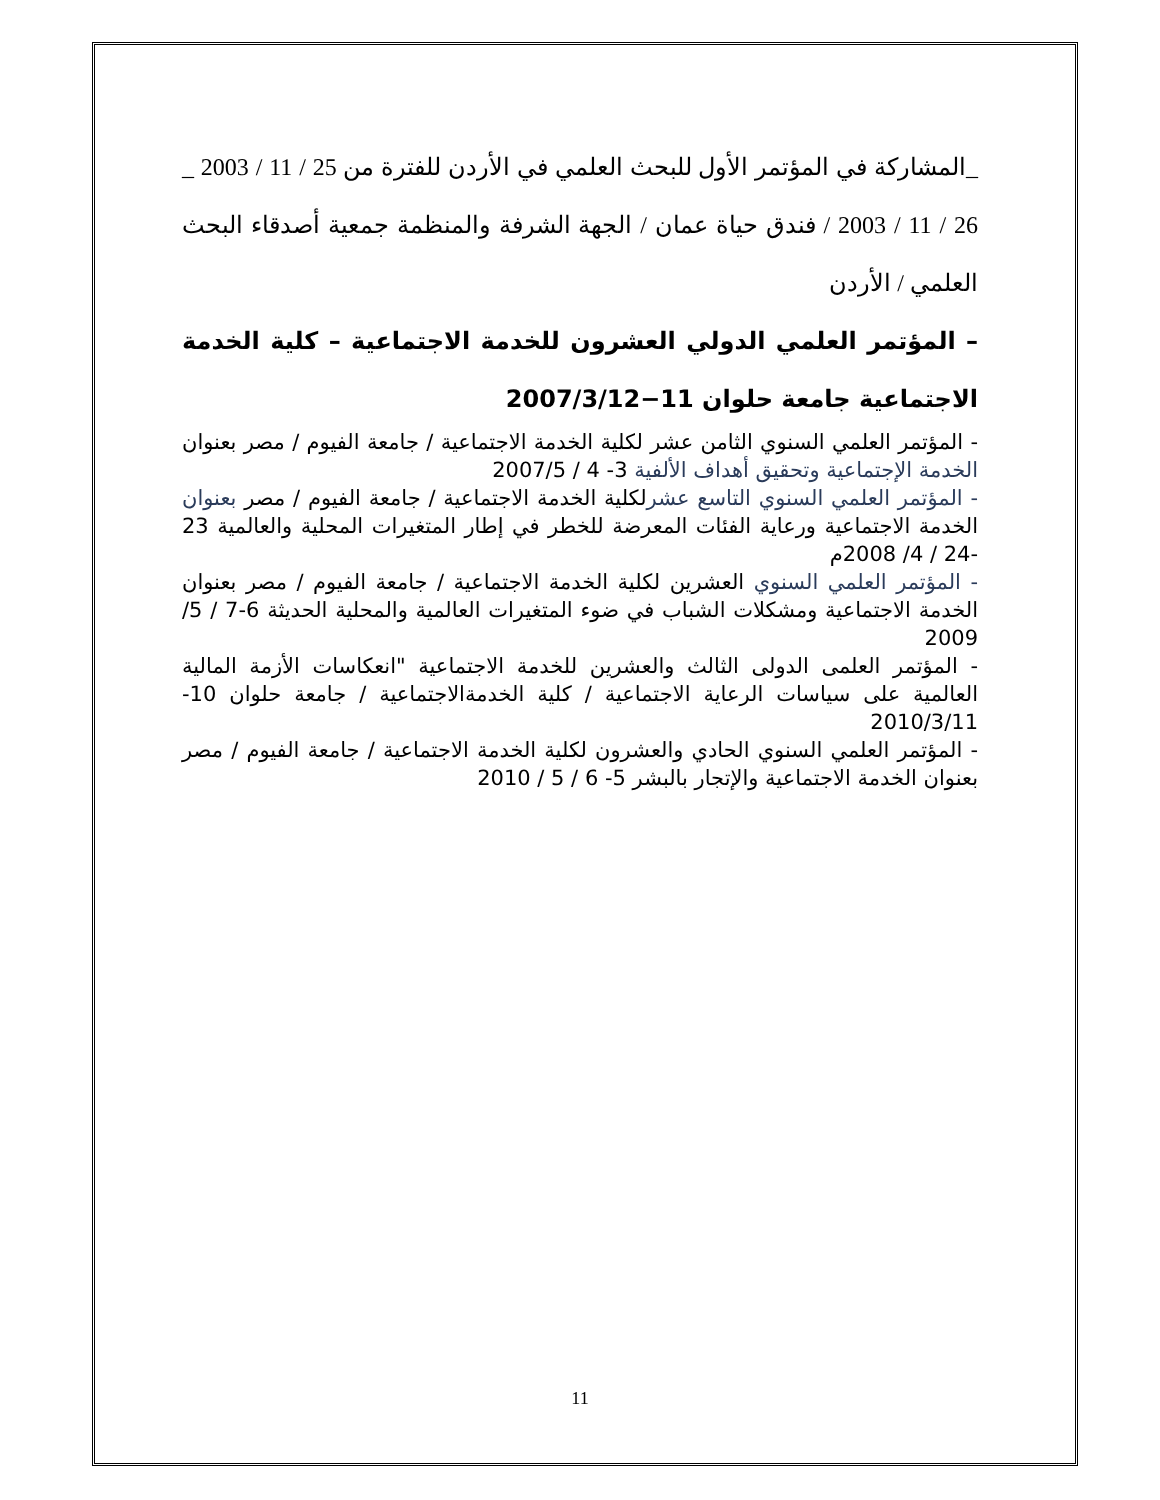_المشاركة في المؤتمر الأول للبحث العلمي في الأردن للفترة من 25 / 11 / 2003 _ 26 / 11 / 2003 / فندق حياة عمان / الجهة الشرفة والمنظمة جمعية أصدقاء البحث العلمي / الأردن
– المؤتمر العلمي الدولي العشرون للخدمة الاجتماعية – كلية الخدمة الاجتماعية جامعة حلوان 11−2007/3/12
- المؤتمر العلمي السنوي الثامن عشر لكلية الخدمة الاجتماعية / جامعة الفيوم / مصر بعنوان الخدمة الإجتماعية وتحقيق أهداف الألفية 3- 4 / 2007/5
- المؤتمر العلمي السنوي التاسع عشرلكلية الخدمة الاجتماعية / جامعة الفيوم / مصر بعنوان الخدمة الاجتماعية ورعاية الفئات المعرضة للخطر في إطار المتغيرات المحلية والعالمية 23 -24 / 4/ 2008م
- المؤتمر العلمي السنوي العشرين لكلية الخدمة الاجتماعية / جامعة الفيوم / مصر بعنوان الخدمة الاجتماعية ومشكلات الشباب في ضوء المتغيرات العالمية والمحلية الحديثة 6-7 / 5/ 2009
- المؤتمر العلمى الدولى الثالث والعشرين للخدمة الاجتماعية "انعكاسات الأزمة المالية العالمية على سياسات الرعاية الاجتماعية / كلية الخدمةالاجتماعية / جامعة حلوان 10-2010/3/11
- المؤتمر العلمي السنوي الحادي والعشرون لكلية الخدمة الاجتماعية / جامعة الفيوم / مصر بعنوان الخدمة الاجتماعية والإتجار بالبشر 5- 6 / 5 / 2010
11